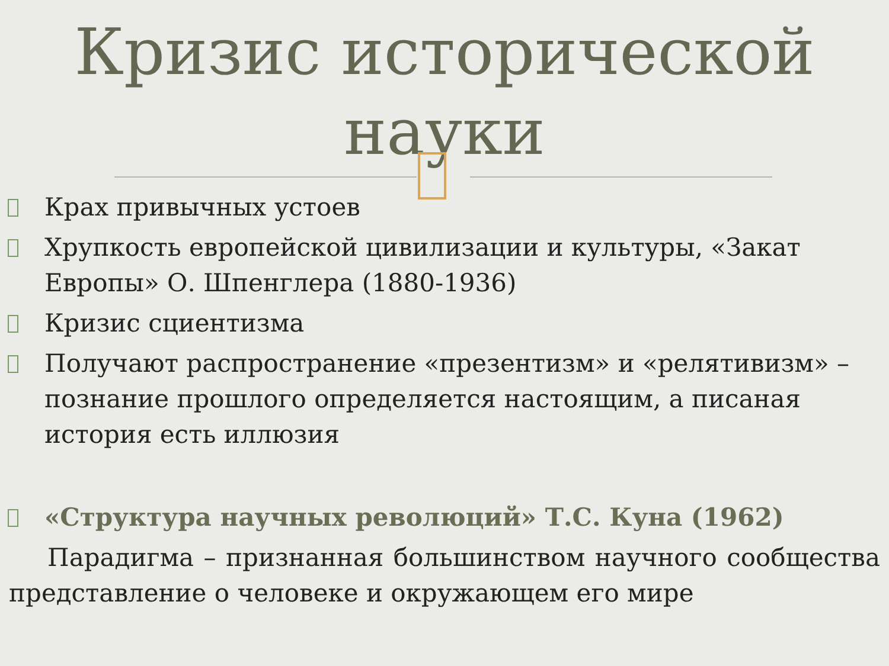Кризис исторической науки
Крах привычных устоев
Хрупкость европейской цивилизации и культуры, «Закат Европы» О. Шпенглера (1880-1936)
Кризис сциентизма
Получают распространение «презентизм» и «релятивизм» – познание прошлого определяется настоящим, а писаная история есть иллюзия
«Структура научных революций» Т.С. Куна (1962)
Парадигма – признанная большинством научного сообщества представление о человеке и окружающем его мире